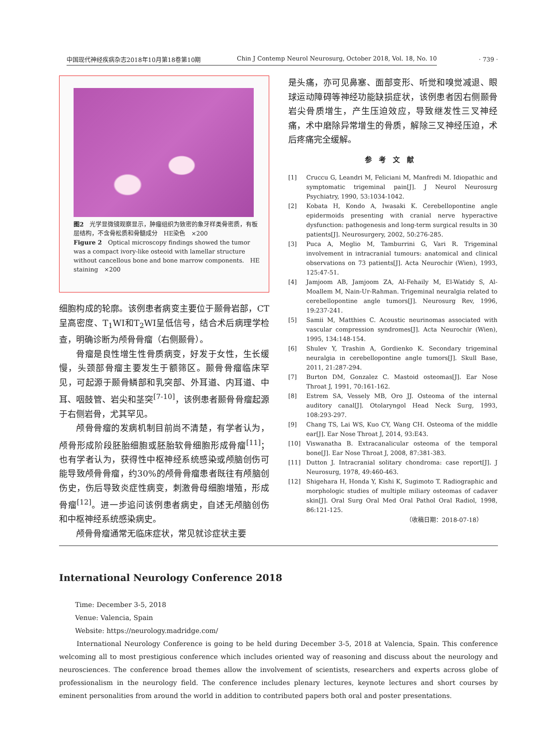中国现代神经疾病杂志2018年10月第18卷第10期 Chin J Contemp Neurol Neurosurg, October 2018, Vol. 18, No. 10
· 739 ·
图2　光学显微镜观察显示，肿瘤组织为致密的象牙样类骨密质，有板层结构，不含骨松质和骨髓成分　HE染色　×200
Figure 2　Optical microscopy findings showed the tumor was a compact ivory-like osteoid with lamellar structure without cancellous bone and bone marrow components.　HE staining　×200
细胞构成的轮廓。该例患者病变主要位于颞骨岩部，CT呈高密度、T<sub>1</sub>WI和T<sub>2</sub>WI呈低信号，结合术后病理学检查，明确诊断为颅骨骨瘤（右侧颞骨）。
骨瘤是良性增生性骨质病变，好发于女性，生长缓慢，头颈部骨瘤主要发生于额筛区。颞骨骨瘤临床罕见，可起源于颞骨鳞部和乳突部、外耳道、内耳道、中耳、咽鼓管、岩尖和茎突<sup>[7-10]</sup>，该例患者颞骨骨瘤起源于右侧岩骨，尤其罕见。
颅骨骨瘤的发病机制目前尚不清楚，有学者认为，颅骨形成阶段胚胎细胞或胚胎软骨细胞形成骨瘤<sup>[11]</sup>；也有学者认为，获得性中枢神经系统感染或颅脑创伤可能导致颅骨骨瘤，约30%的颅骨骨瘤患者既往有颅脑创伤史，伤后导致炎症性病变，刺激骨母细胞增殖，形成骨瘤<sup>[12]</sup>。进一步追问该例患者病史，自述无颅脑创伤和中枢神经系统感染病史。
颅骨骨瘤通常无临床症状，常见就诊症状主要
是头痛，亦可见鼻塞、面部变形、听觉和嗅觉减退、眼球运动障碍等神经功能缺损症状，该例患者因右侧颞骨岩尖骨质增生，产生压迫效应，导致继发性三叉神经痛，术中磨除异常增生的骨质，解除三叉神经压迫，术后疼痛完全缓解。
参考文献
[1] Cruccu G, Leandri M, Feliciani M, Manfredi M. Idiopathic and symptomatic trigeminal pain[J]. J Neurol Neurosurg Psychiatry, 1990, 53:1034-1042.
[2] Kobata H, Kondo A, Iwasaki K. Cerebellopontine angle epidermoids presenting with cranial nerve hyperactive dysfunction: pathogenesis and long-term surgical results in 30 patients[J]. Neurosurgery, 2002, 50:276-285.
[3] Puca A, Meglio M, Tamburrini G, Vari R. Trigeminal involvement in intracranial tumours: anatomical and clinical observations on 73 patients[J]. Acta Neurochir (Wien), 1993, 125:47-51.
[4] Jamjoom AB, Jamjoom ZA, Al-Fehaily M, El-Watidy S, Al-Moallem M, Nain-Ur-Rahman. Trigeminal neuralgia related to cerebellopontine angle tumors[J]. Neurosurg Rev, 1996, 19:237-241.
[5] Samii M, Matthies C. Acoustic neurinomas associated with vascular compression syndromes[J]. Acta Neurochir (Wien), 1995, 134:148-154.
[6] Shulev Y, Trashin A, Gordienko K. Secondary trigeminal neuralgia in cerebellopontine angle tumors[J]. Skull Base, 2011, 21:287-294.
[7] Burton DM, Gonzalez C. Mastoid osteomas[J]. Ear Nose Throat J, 1991, 70:161-162.
[8] Estrem SA, Vessely MB, Oro JJ. Osteoma of the internal auditory canal[J]. Otolaryngol Head Neck Surg, 1993, 108:293-297.
[9] Chang TS, Lai WS, Kuo CY, Wang CH. Osteoma of the middle ear[J]. Ear Nose Throat J, 2014, 93:E43.
[10] Viswanatha B. Extracanalicular osteoma of the temporal bone[J]. Ear Nose Throat J, 2008, 87:381-383.
[11] Dutton J. Intracranial solitary chondroma: case report[J]. J Neurosurg, 1978, 49:460-463.
[12] Shigehara H, Honda Y, Kishi K, Sugimoto T. Radiographic and morphologic studies of multiple miliary osteomas of cadaver skin[J]. Oral Surg Oral Med Oral Pathol Oral Radiol, 1998, 86:121-125.
（收稿日期：2018-07-18）
International Neurology Conference 2018
Time: December 3-5, 2018
Venue: Valencia, Spain
Website: https://neurology.madridge.com/
International Neurology Conference is going to be held during December 3-5, 2018 at Valencia, Spain. This conference welcoming all to most prestigious conference which includes oriented way of reasoning and discuss about the neurology and neurosciences. The conference broad themes allow the involvement of scientists, researchers and experts across globe of professionalism in the neurology field. The conference includes plenary lectures, keynote lectures and short courses by eminent personalities from around the world in addition to contributed papers both oral and poster presentations.